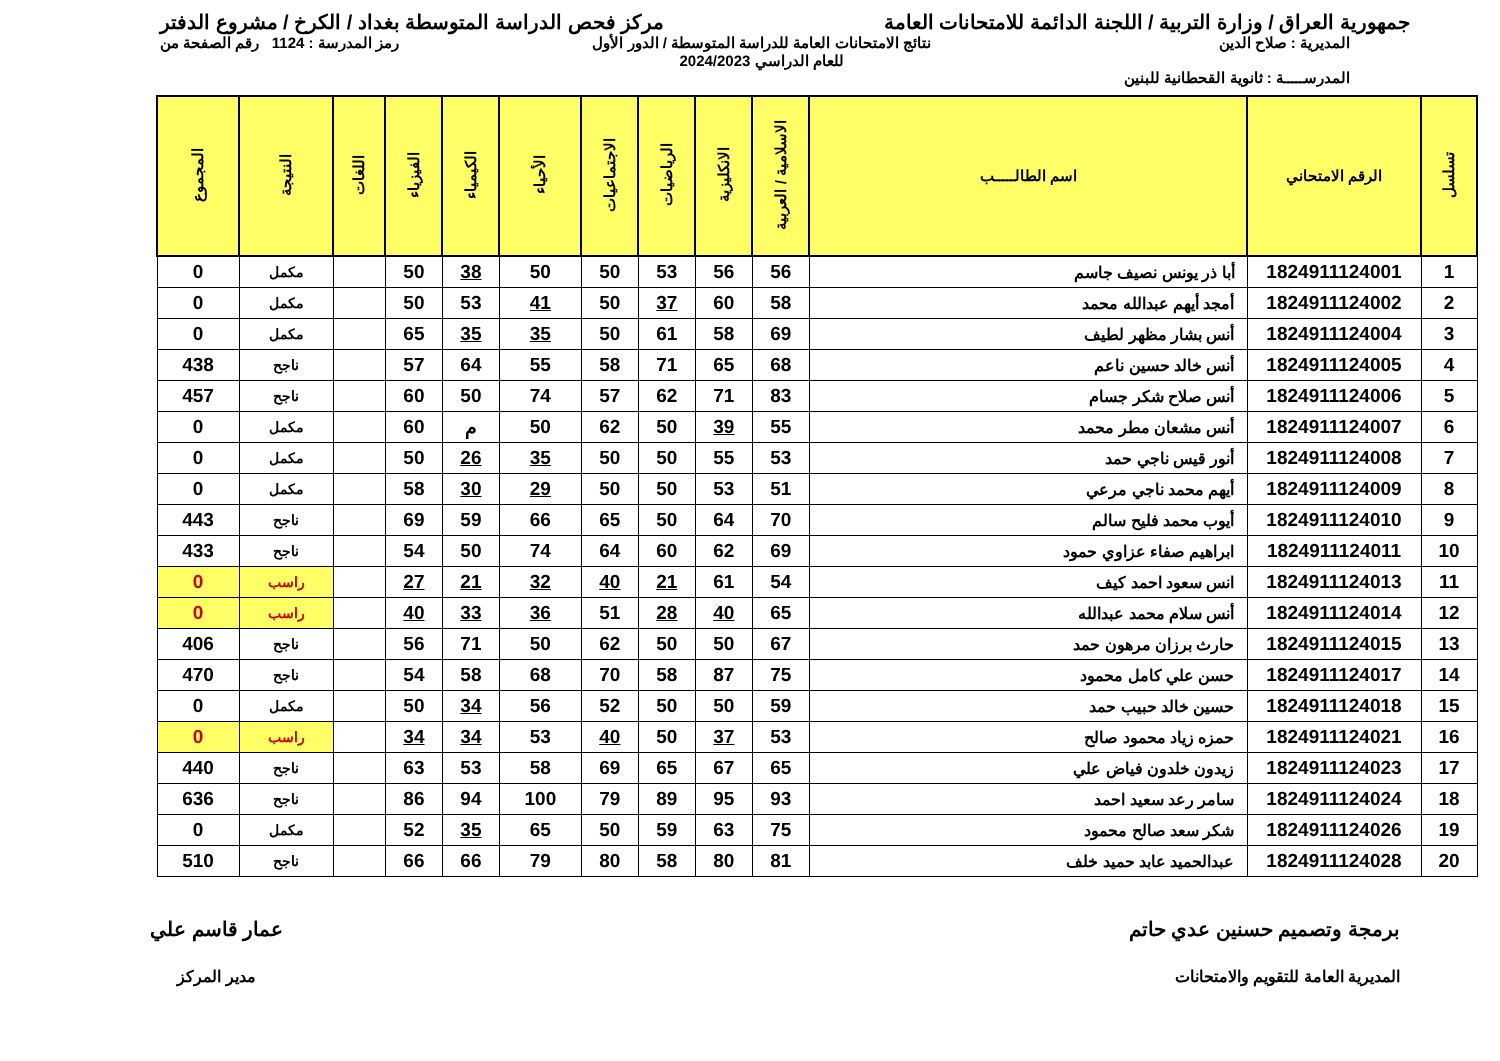جمهورية العراق / وزارة التربية / اللجنة الدائمة للامتحانات العامة
مركز فحص الدراسة المتوسطة بغداد / الكرخ / مشروع الدفتر
المديرية : صلاح الدين
المدرســـــة : ثانوية القحطانية للبنين
نتائج الامتحانات العامة للدراسة المتوسطة / الدور الأول
للعام الدراسي 2024/2023
رمز المدرسة : 1124 رقم الصفحة من
| تسلسل | الرقم الامتحاني | اسم الطالـــــب | الاسلامية / العربية | الانكليزية | الرياضيات | الاجتماعيات | الأحياء | الكيمياء | الفيزياء | اللغات | النتيجة | المجموع |
| --- | --- | --- | --- | --- | --- | --- | --- | --- | --- | --- | --- | --- |
| 1 | 1824911124001 | أبا ذر يونس نصيف جاسم | 56 | 56 | 53 | 50 | 50 | 38 | 50 | | مكمل | 0 |
| 2 | 1824911124002 | أمجد أيهم عبدالله محمد | 58 | 60 | 37 | 50 | 41 | 53 | 50 | | مكمل | 0 |
| 3 | 1824911124004 | أنس بشار مظهر لطيف | 69 | 58 | 61 | 50 | 35 | 35 | 65 | | مكمل | 0 |
| 4 | 1824911124005 | أنس خالد حسين ناعم | 68 | 65 | 71 | 58 | 55 | 64 | 57 | | ناجح | 438 |
| 5 | 1824911124006 | أنس صلاح شكر جسام | 83 | 71 | 62 | 57 | 74 | 50 | 60 | | ناجح | 457 |
| 6 | 1824911124007 | أنس مشعان مطر محمد | 55 | 39 | 50 | 62 | 50 | م | 60 | | مكمل | 0 |
| 7 | 1824911124008 | أنور قيس ناجي حمد | 53 | 55 | 50 | 50 | 35 | 26 | 50 | | مكمل | 0 |
| 8 | 1824911124009 | أيهم محمد ناجي مرعي | 51 | 53 | 50 | 50 | 29 | 30 | 58 | | مكمل | 0 |
| 9 | 1824911124010 | أيوب محمد فليح سالم | 70 | 64 | 50 | 65 | 66 | 59 | 69 | | ناجح | 443 |
| 10 | 1824911124011 | ابراهيم صفاء عزاوي حمود | 69 | 62 | 60 | 64 | 74 | 50 | 54 | | ناجح | 433 |
| 11 | 1824911124013 | انس سعود احمد كيف | 54 | 61 | 21 | 40 | 32 | 21 | 27 | | راسب | 0 |
| 12 | 1824911124014 | أنس سلام محمد عبدالله | 65 | 40 | 28 | 51 | 36 | 33 | 40 | | راسب | 0 |
| 13 | 1824911124015 | حارث برزان مرهون حمد | 67 | 50 | 50 | 62 | 50 | 71 | 56 | | ناجح | 406 |
| 14 | 1824911124017 | حسن علي كامل محمود | 75 | 87 | 58 | 70 | 68 | 58 | 54 | | ناجح | 470 |
| 15 | 1824911124018 | حسين خالد حبيب حمد | 59 | 50 | 50 | 52 | 56 | 34 | 50 | | مكمل | 0 |
| 16 | 1824911124021 | حمزه زياد محمود صالح | 53 | 37 | 50 | 40 | 53 | 34 | 34 | | راسب | 0 |
| 17 | 1824911124023 | زيدون خلدون فياض علي | 65 | 67 | 65 | 69 | 58 | 53 | 63 | | ناجح | 440 |
| 18 | 1824911124024 | سامر رعد سعيد احمد | 93 | 95 | 89 | 79 | 100 | 94 | 86 | | ناجح | 636 |
| 19 | 1824911124026 | شكر سعد صالح محمود | 75 | 63 | 59 | 50 | 65 | 35 | 52 | | مكمل | 0 |
| 20 | 1824911124028 | عبدالحميد عابد حميد خلف | 81 | 80 | 58 | 80 | 79 | 66 | 66 | | ناجح | 510 |
برمجة وتصميم حسنين عدي حاتم
المديرية العامة للتقويم والامتحانات
عمار قاسم علي
مدير المركز